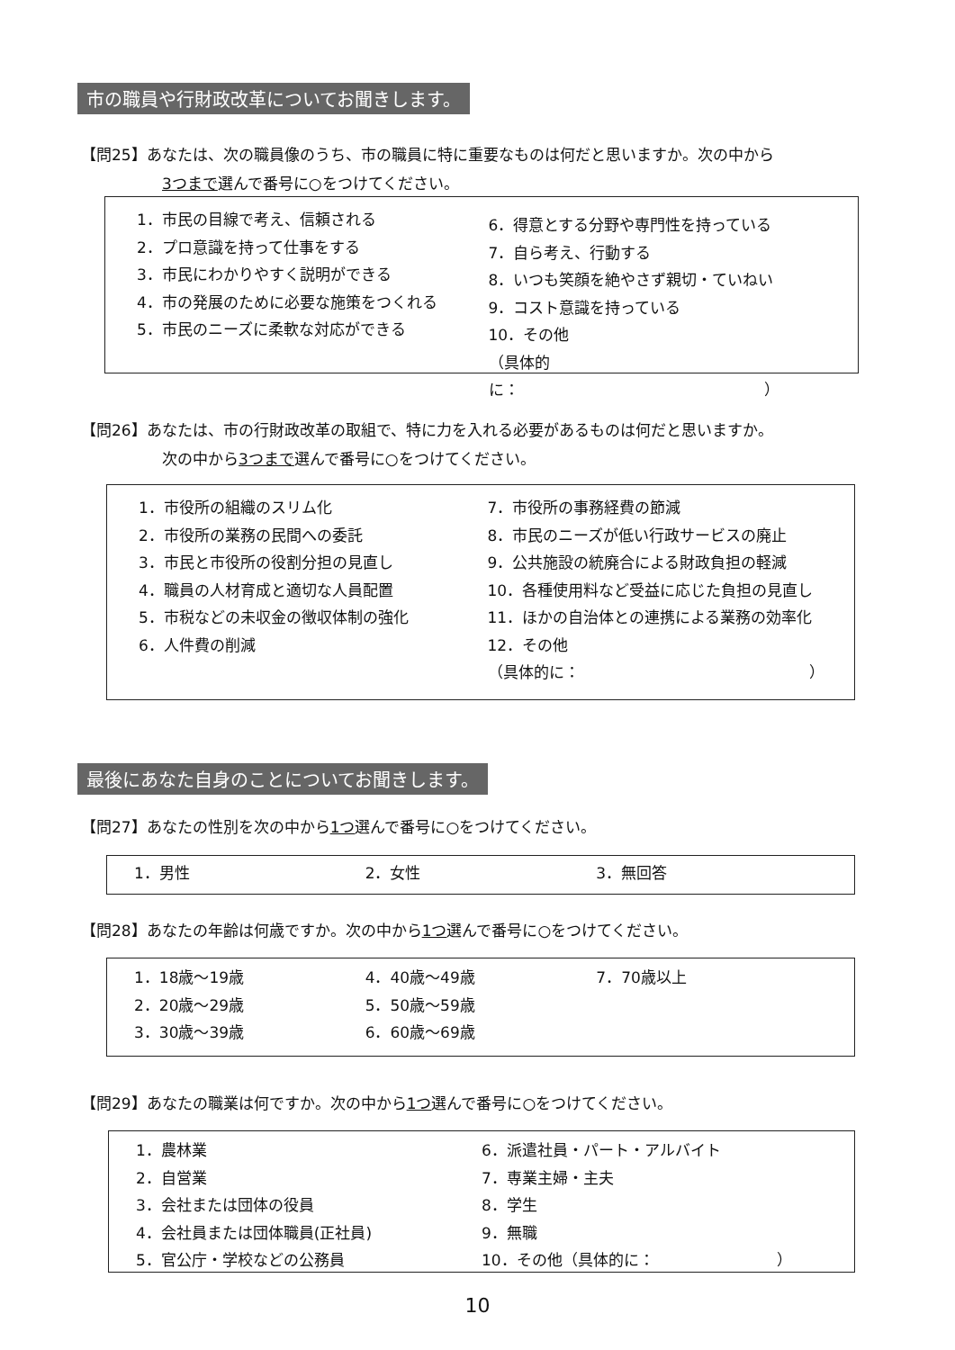市の職員や行財政改革についてお聞きします。
【問25】あなたは、次の職員像のうち、市の職員に特に重要なものは何だと思いますか。次の中から
3つまで選んで番号に○をつけてください。
1．市民の目線で考え、信頼される
2．プロ意識を持って仕事をする
3．市民にわかりやすく説明ができる
4．市の発展のために必要な施策をつくれる
5．市民のニーズに柔軟な対応ができる
6．得意とする分野や専門性を持っている
7．自ら考え、行動する
8．いつも笑顔を絶やさず親切・ていねい
9．コスト意識を持っている
10．その他
（具体的に：　　　　　　　　　　　　　　　　）
【問26】あなたは、市の行財政改革の取組で、特に力を入れる必要があるものは何だと思いますか。
次の中から3つまで選んで番号に○をつけてください。
1．市役所の組織のスリム化
2．市役所の業務の民間への委託
3．市民と市役所の役割分担の見直し
4．職員の人材育成と適切な人員配置
5．市税などの未収金の徴収体制の強化
6．人件費の削減
7．市役所の事務経費の節減
8．市民のニーズが低い行政サービスの廃止
9．公共施設の統廃合による財政負担の軽減
10．各種使用料など受益に応じた負担の見直し
11．ほかの自治体との連携による業務の効率化
12．その他
（具体的に：　　　　　　　　　　　　　　　）
最後にあなた自身のことについてお聞きします。
【問27】あなたの性別を次の中から1つ選んで番号に○をつけてください。
1．男性 2．女性 3．無回答
【問28】あなたの年齢は何歳ですか。次の中から1つ選んで番号に○をつけてください。
1．18歳～19歳
2．20歳～29歳
3．30歳～39歳
4．40歳～49歳
5．50歳～59歳
6．60歳～69歳
7．70歳以上
【問29】あなたの職業は何ですか。次の中から1つ選んで番号に○をつけてください。
1．農林業
2．自営業
3．会社または団体の役員
4．会社員または団体職員(正社員)
5．官公庁・学校などの公務員
6．派遣社員・パート・アルバイト
7．専業主婦・主夫
8．学生
9．無職
10．その他（具体的に：　　　　　　　　）
10